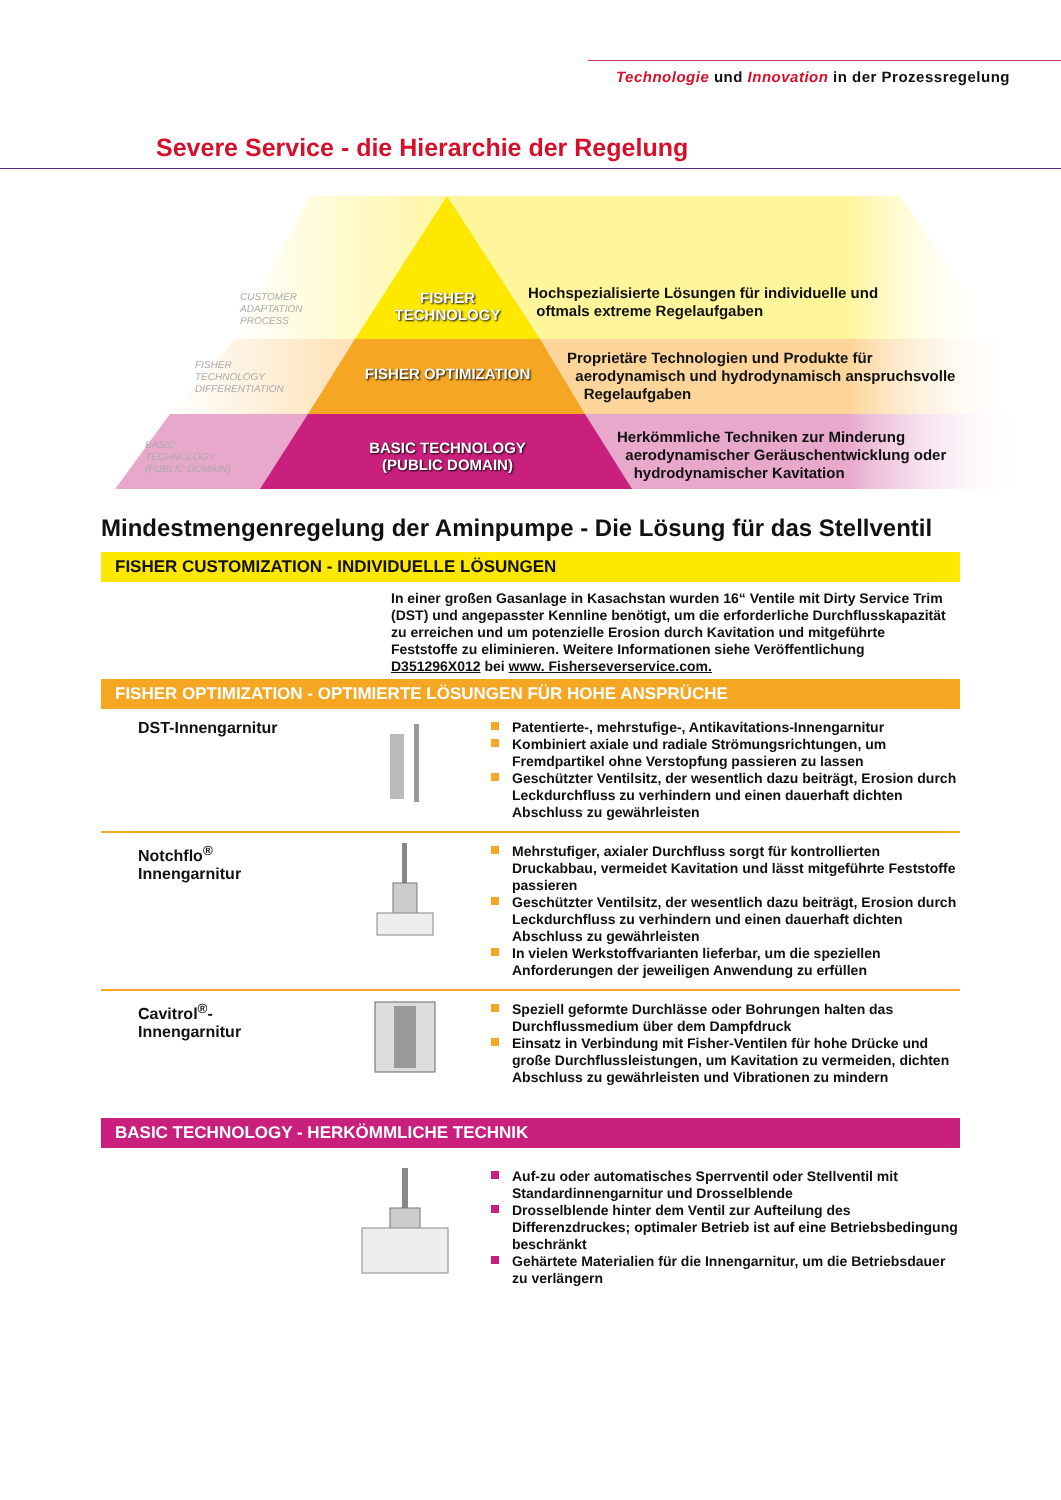Technologie und Innovation in der Prozessregelung
Severe Service - die Hierarchie der Regelung
FISHER
TECHNOLOGY
FISHER OPTIMIZATION
BASIC TECHNOLOGY
(PUBLIC DOMAIN)
CUSTOMER
ADAPTATION
PROCESS
FISHER
TECHNOLOGY
DIFFERENTIATION
BASIC
TECHNOLOGY
(PUBLIC DOMAIN)
Hochspezialisierte Lösungen für individuelle und
oftmals extreme Regelaufgaben
Proprietäre Technologien und Produkte für
aerodynamisch und hydrodynamisch anspruchsvolle
Regelaufgaben
Herkömmliche Techniken zur Minderung
aerodynamischer Geräuschentwicklung oder
hydrodynamischer Kavitation
Mindestmengenregelung der Aminpumpe - Die Lösung für das Stellventil
FISHER CUSTOMIZATION - INDIVIDUELLE LÖSUNGEN
In einer großen Gasanlage in Kasachstan wurden 16“ Ventile mit Dirty Service Trim (DST) und angepasster Kennline benötigt, um die erforderliche Durchflusskapazität zu erreichen und um potenzielle Erosion durch Kavitation und mitgeführte Feststoffe zu eliminieren. Weitere Informationen siehe Veröffentlichung D351296X012 bei www. Fisherseverservice.com.
FISHER OPTIMIZATION - OPTIMIERTE LÖSUNGEN FÜR HOHE ANSPRÜCHE
DST-Innengarnitur
Patentierte-, mehrstufige-, Antikavitations-Innengarnitur
Kombiniert axiale und radiale Strömungsrichtungen, um Fremdpartikel ohne Verstopfung passieren zu lassen
Geschützter Ventilsitz, der wesentlich dazu beiträgt, Erosion durch Leckdurchfluss zu verhindern und einen dauerhaft dichten Abschluss zu gewährleisten
Notchflo<sup>®</sup>
Innengarnitur
Mehrstufiger, axialer Durchfluss sorgt für kontrollierten Druckabbau, vermeidet Kavitation und lässt mitgeführte Feststoffe passieren
Geschützter Ventilsitz, der wesentlich dazu beiträgt, Erosion durch Leckdurchfluss zu verhindern und einen dauerhaft dichten Abschluss zu gewährleisten
In vielen Werkstoffvarianten lieferbar, um die speziellen Anforderungen der jeweiligen Anwendung zu erfüllen
Cavitrol<sup>®</sup>-
Innengarnitur
Speziell geformte Durchlässe oder Bohrungen halten das Durchflussmedium über dem Dampfdruck
Einsatz in Verbindung mit Fisher-Ventilen für hohe Drücke und große Durchflussleistungen, um Kavitation zu vermeiden, dichten Abschluss zu gewährleisten und Vibrationen zu mindern
BASIC TECHNOLOGY - HERKÖMMLICHE TECHNIK
Auf-zu oder automatisches Sperrventil oder Stellventil mit Standardinnengarnitur und Drosselblende
Drosselblende hinter dem Ventil zur Aufteilung des Differenzdruckes; optimaler Betrieb ist auf eine Betriebsbedingung beschränkt
Gehärtete Materialien für die Innengarnitur, um die Betriebsdauer zu verlängern